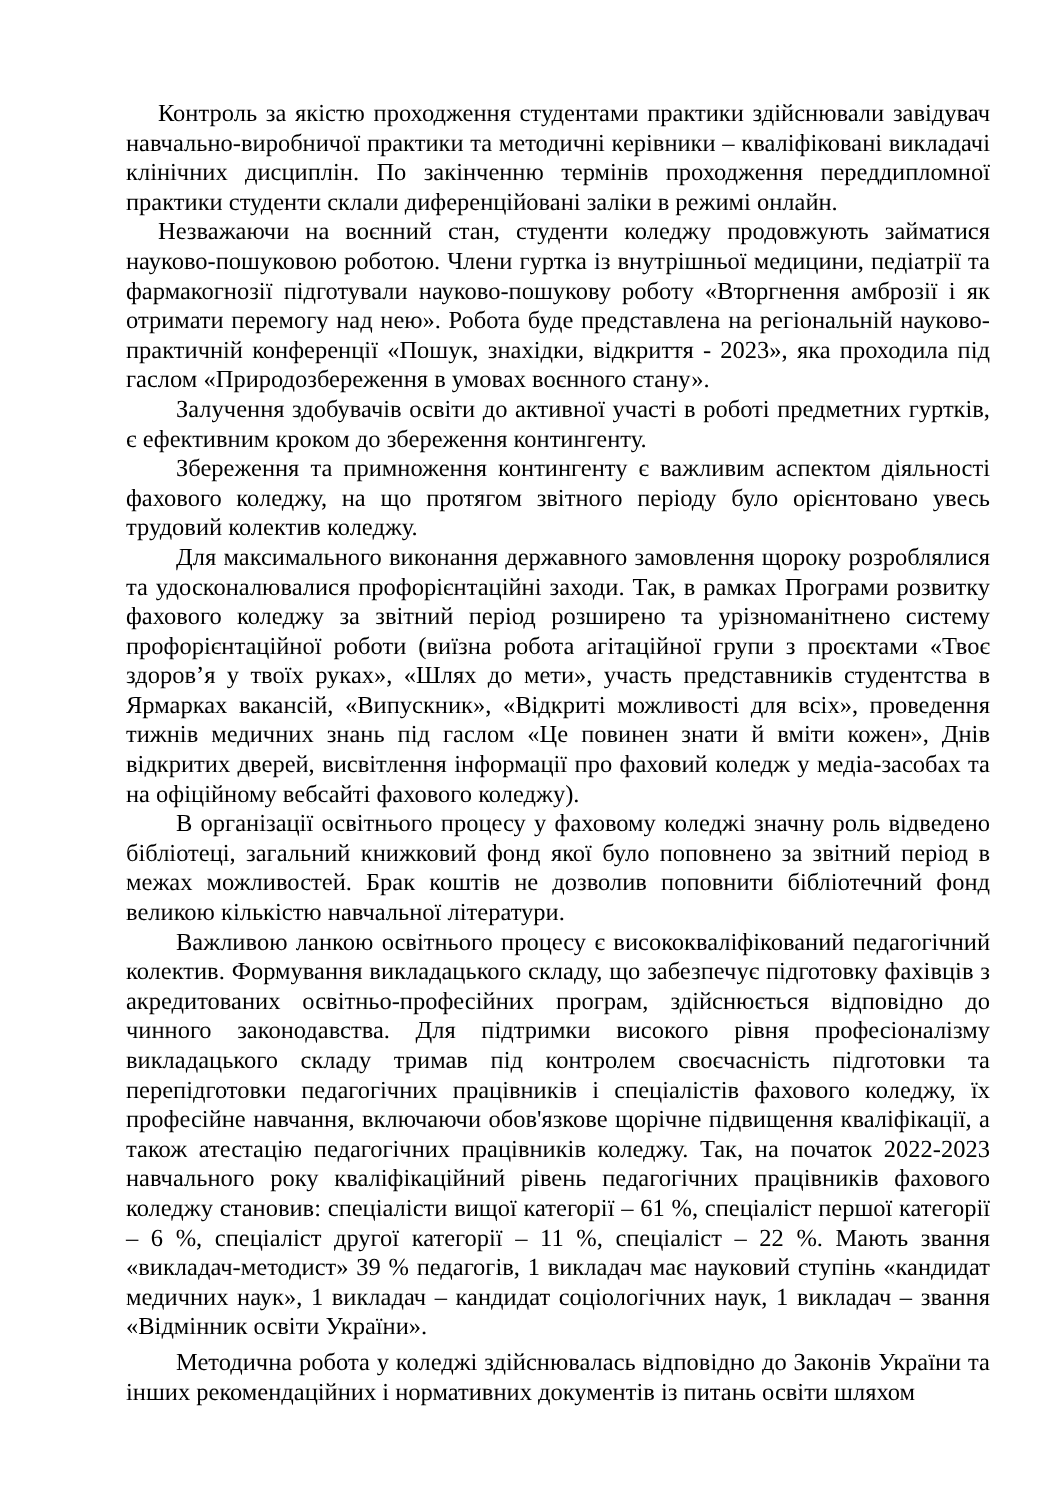Контроль за якістю проходження студентами практики здійснювали завідувач навчально-виробничої практики та методичні керівники – кваліфіковані викладачі клінічних дисциплін. По закінченню термінів проходження переддипломної практики студенти склали диференційовані заліки в режимі онлайн.
Незважаючи на воєнний стан, студенти коледжу продовжують займатися науково-пошуковою роботою. Члени гуртка із внутрішньої медицини, педіатрії та фармакогнозії підготували науково-пошукову роботу «Вторгнення амброзії і як отримати перемогу над нею». Робота буде представлена на регіональній науково-практичній конференції «Пошук, знахідки, відкриття - 2023», яка проходила під гаслом «Природозбереження в умовах воєнного стану».
Залучення здобувачів освіти до активної участі в роботі предметних гуртків, є ефективним кроком до збереження контингенту.
Збереження та примноження контингенту є важливим аспектом діяльності фахового коледжу, на що протягом звітного періоду було орієнтовано увесь трудовий колектив коледжу.
Для максимального виконання державного замовлення щороку розроблялися та удосконалювалися профорієнтаційні заходи. Так, в рамках Програми розвитку фахового коледжу за звітний період розширено та урізноманітнено систему профорієнтаційної роботи (виїзна робота агітаційної групи з проєктами «Твоє здоров’я у твоїх руках», «Шлях до мети», участь представників студентства в Ярмарках вакансій, «Випускник», «Відкриті можливості для всіх», проведення тижнів медичних знань під гаслом «Це повинен знати й вміти кожен», Днів відкритих дверей, висвітлення інформації про фаховий коледж у медіа-засобах та на офіційному вебсайті фахового коледжу).
В організації освітнього процесу у фаховому коледжі значну роль відведено бібліотеці, загальний книжковий фонд якої було поповнено за звітний період в межах можливостей. Брак коштів не дозволив поповнити бібліотечний фонд великою кількістю навчальної літератури.
Важливою ланкою освітнього процесу є висококваліфікований педагогічний колектив. Формування викладацького складу, що забезпечує підготовку фахівців з акредитованих освітньо-професійних програм, здійснюється відповідно до чинного законодавства. Для підтримки високого рівня професіоналізму викладацького складу тримав під контролем своєчасність підготовки та перепідготовки педагогічних працівників і спеціалістів фахового коледжу, їх професійне навчання, включаючи обов'язкове щорічне підвищення кваліфікації, а також атестацію педагогічних працівників коледжу. Так, на початок 2022-2023 навчального року кваліфікаційний рівень педагогічних працівників фахового коледжу становив: спеціалісти вищої категорії – 61 %, спеціаліст першої категорії – 6 %, спеціаліст другої категорії – 11 %, спеціаліст – 22 %. Мають звання «викладач-методист» 39 % педагогів, 1 викладач має науковий ступінь «кандидат медичних наук», 1 викладач – кандидат соціологічних наук, 1 викладач – звання «Відмінник освіти України».
Методична робота у коледжі здійснювалась відповідно до Законів України та інших рекомендаційних і нормативних документів із питань освіти шляхом